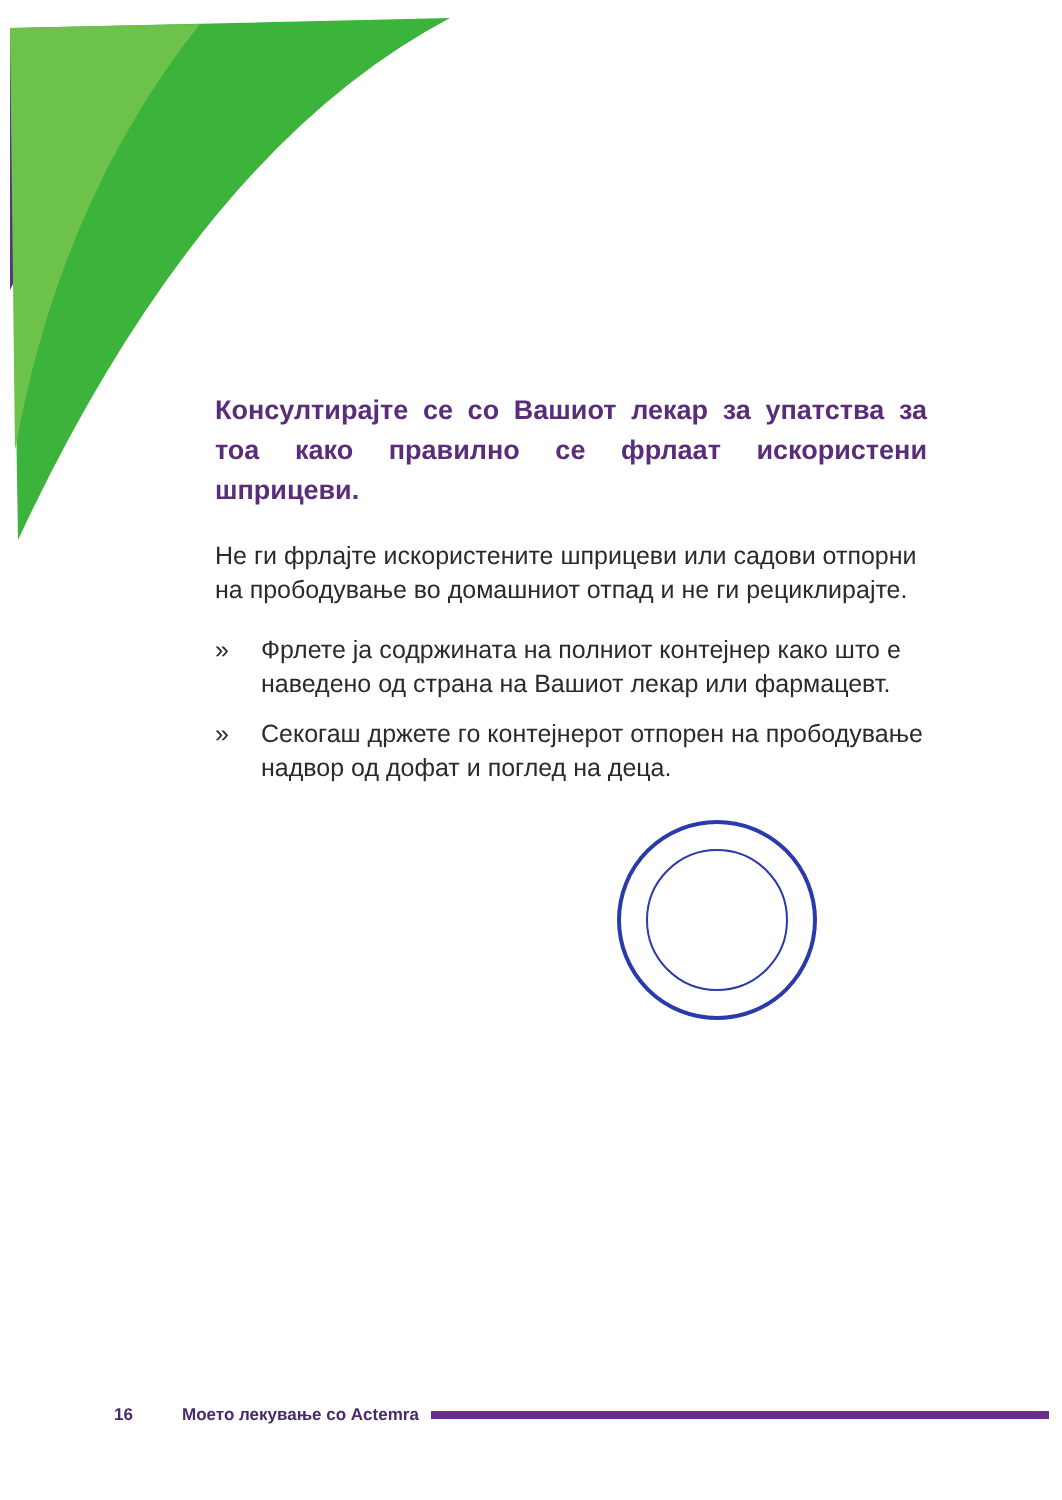Консултирајте се со Вашиот лекар за упатства за тоа како правилно се фрлаат искористени шприцеви.
Не ги фрлајте искористените шприцеви или садови отпорни на прободување во домашниот отпад и не ги рециклирајте.
» Фрлете ја содржината на полниот контејнер како што е наведено од страна на Вашиот лекар или фармацевт.
» Секогаш држете го контејнерот отпорен на прободување надвор од дофат и поглед на деца.
16 Моето лекување со Actemra